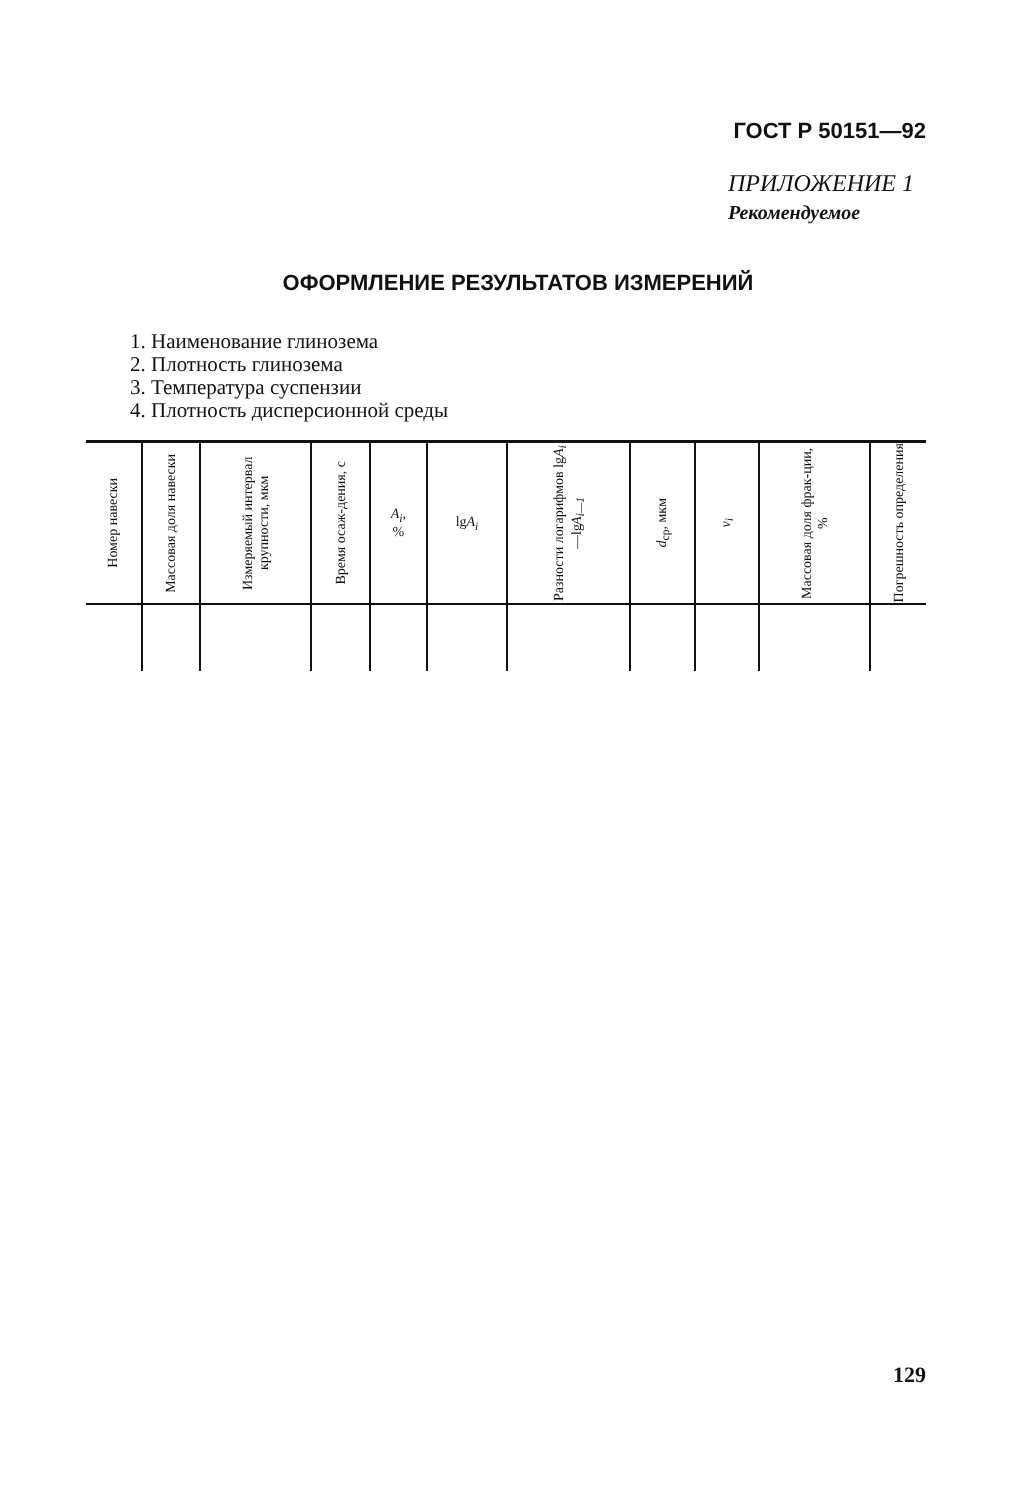ГОСТ Р 50151—92
ПРИЛОЖЕНИЕ 1
Рекомендуемое
ОФОРМЛЕНИЕ РЕЗУЛЬТАТОВ ИЗМЕРЕНИЙ
1. Наименование глинозема
2. Плотность глинозема
3. Температура суспензии
4. Плотность дисперсионной среды
| Номер навески | Массовая доля навески | Измеряемый интервал крупности, мкм | Время осаж-дения, с | A<sub>i</sub> , % | lg A<sub>i</sub> | Разности логарифмов lg A<sub>i</sub> —lg A<sub>i—1</sub> | d<sub>ср</sub>, мкм | v<sub>i</sub> | Массовая доля фрак-ции, % | Погрешность определения |
| --- | --- | --- | --- | --- | --- | --- | --- | --- | --- | --- |
129